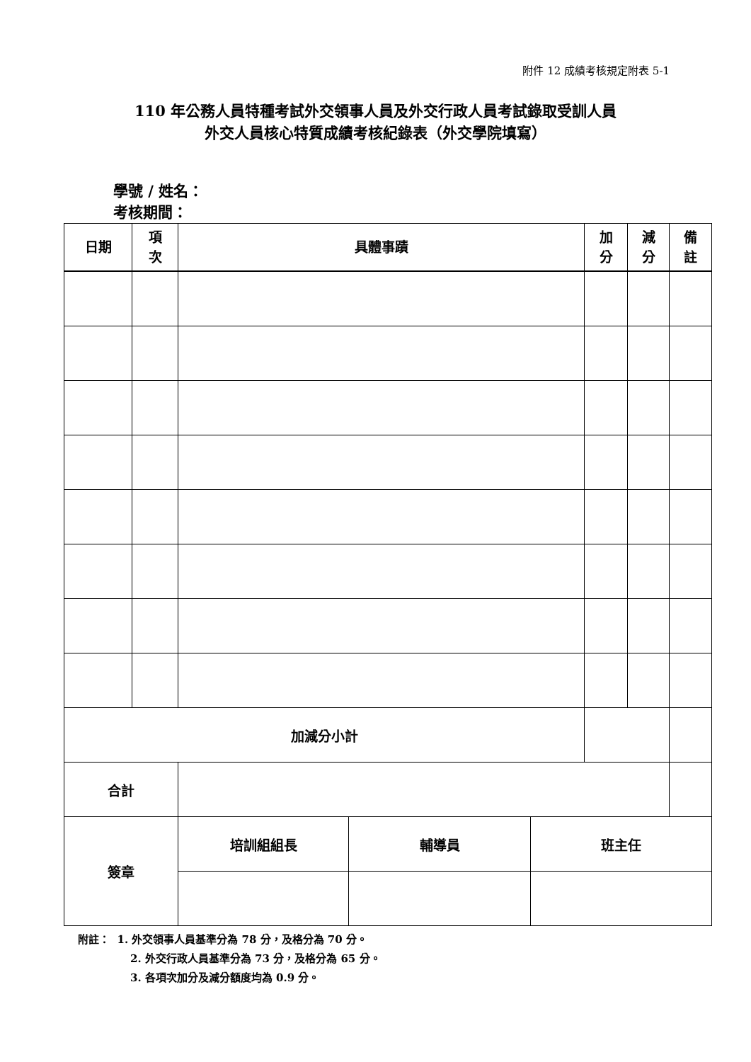附件 12 成績考核規定附表 5-1
110 年公務人員特種考試外交領事人員及外交行政人員考試錄取受訓人員
外交人員核心特質成績考核紀錄表（外交學院填寫）
學號 / 姓名：
考核期間：
| 日期 | 項 次 | 具體事蹟 | 加 分 | 減 分 | 備 註 |
| --- | --- | --- | --- | --- | --- |
| 加減分小計 | | | | | |
| 合計 | | | | | |
| 簽章 | 培訓組組長 | 輔導員 | 班主任 |
附註： 1. 外交領事人員基準分為 78 分，及格分為 70 分。
2. 外交行政人員基準分為 73 分，及格分為 65 分。
3. 各項次加分及減分額度均為 0.9 分。